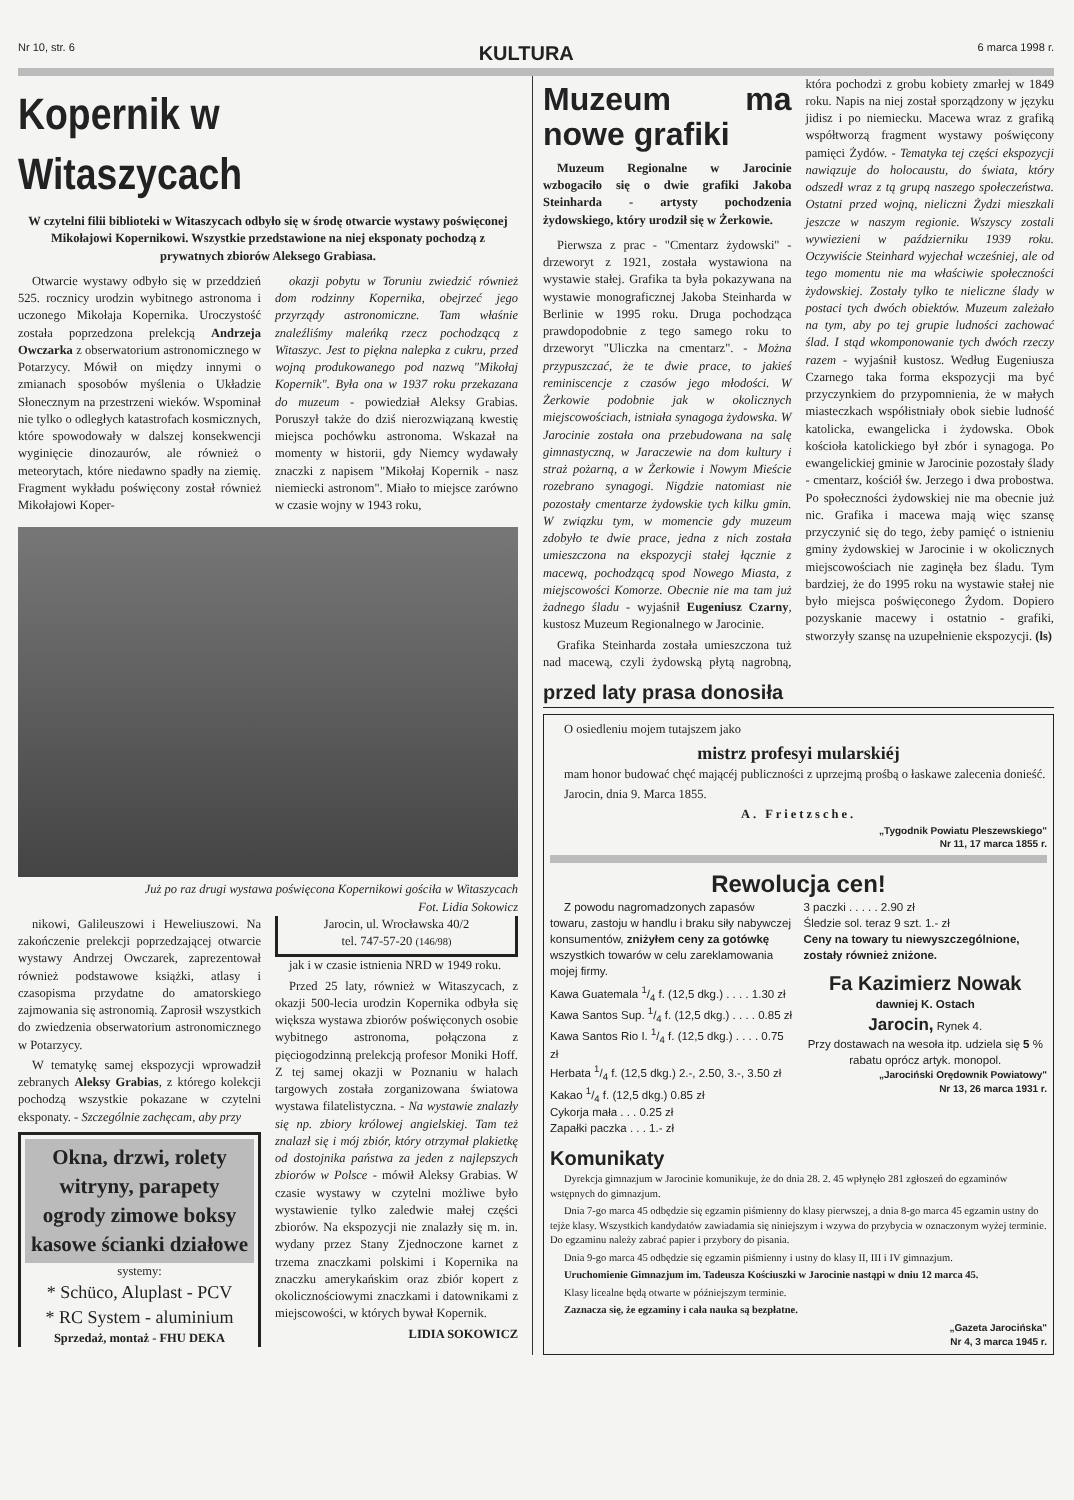Nr 10, str. 6 KULTURA 6 marca 1998 r.
Kopernik w Witaszycach
W czytelni filii biblioteki w Witaszycach odbyło się w środę otwarcie wystawy poświęconej Mikołajowi Kopernikowi. Wszystkie przedstawione na niej eksponaty pochodzą z prywatnych zbiorów Aleksego Grabiasa.
Otwarcie wystawy odbyło się w przeddzień 525. rocznicy urodzin wybitnego astronoma i uczonego Mikołaja Kopernika. Uroczystość została poprzedzona prelekcją Andrzeja Owczarka z obserwatorium astronomicznego w Potarzycy. Mówił on między innymi o zmianach sposobów myślenia o Układzie Słonecznym na przestrzeni wieków. Wspominał nie tylko o odległych katastrofach kosmicznych, które spowodowały w dalszej konsekwencji wyginięcie dinozaurów, ale również o meteorytach, które niedawno spadły na ziemię. Fragment wykładu poświęcony został również Mikołajowi Koper-
okazji pobytu w Toruniu zwiedzić również dom rodzinny Kopernika, obejrzeć jego przyrządy astronomiczne. Tam właśnie znaleźliśmy maleńką rzecz pochodzącą z Witaszyc. Jest to piękna nalepka z cukru, przed wojną produkowanego pod nazwą "Mikołaj Kopernik". Była ona w 1937 roku przekazana do muzeum - powiedział Aleksy Grabias. Poruszył także do dziś nierozwiązaną kwestię miejsca pochówku astronoma. Wskazał na momenty w historii, gdy Niemcy wydawały znaczki z napisem "Mikołaj Kopernik - nasz niemiecki astronom". Miało to miejsce zarówno w czasie wojny w 1943 roku,
Już po raz drugi wystawa poświęcona Kopernikowi gościła w Witaszycach
Fot. Lidia Sokowicz
nikowi, Galileuszowi i Heweliuszowi. Na zakończenie prelekcji poprzedzającej otwarcie wystawy Andrzej Owczarek, zaprezentował również podstawowe książki, atlasy i czasopisma przydatne do amatorskiego zajmowania się astronomią. Zaprosił wszystkich do zwiedzenia obserwatorium astronomicznego w Potarzycy.
W tematykę samej ekspozycji wprowadził zebranych Aleksy Grabias, z którego kolekcji pochodzą wszystkie pokazane w czytelni eksponaty. - Szczególnie zachęcam, aby przy
Okna, drzwi, rolety witryny, parapety ogrody zimowe boksy kasowe ścianki działowe
systemy:
* Schüco, Aluplast - PCV
* RC System - aluminium
Sprzedaż, montaż - FHU DEKA
Jarocin, ul. Wrocławska 40/2
tel. 747-57-20 (146/98)
jak i w czasie istnienia NRD w 1949 roku.
Przed 25 laty, również w Witaszycach, z okazji 500-lecia urodzin Kopernika odbyła się większa wystawa zbiorów poświęconych osobie wybitnego astronoma, połączona z pięciogodzinną prelekcją profesor Moniki Hoff. Z tej samej okazji w Poznaniu w halach targowych została zorganizowana światowa wystawa filatelistyczna. - Na wystawie znalazły się np. zbiory królowej angielskiej. Tam też znalazł się i mój zbiór, który otrzymał plakietkę od dostojnika państwa za jeden z najlepszych zbiorów w Polsce - mówił Aleksy Grabias. W czasie wystawy w czytelni możliwe było wystawienie tylko zaledwie małej części zbiorów. Na ekspozycji nie znalazły się m. in. wydany przez Stany Zjednoczone karnet z trzema znaczkami polskimi i Kopernika na znaczku amerykańskim oraz zbiór kopert z okolicznościowymi znaczkami i datownikami z miejscowości, w których bywał Kopernik.
LIDIA SOKOWICZ
Muzeum ma nowe grafiki
Muzeum Regionalne w Jarocinie wzbogaciło się o dwie grafiki Jakoba Steinharda - artysty pochodzenia żydowskiego, który urodził się w Żerkowie.
Pierwsza z prac - "Cmentarz żydowski" - drzeworyt z 1921, została wystawiona na wystawie stałej. Grafika ta była pokazywana na wystawie monograficznej Jakoba Steinharda w Berlinie w 1995 roku. Druga pochodząca prawdopodobnie z tego samego roku to drzeworyt "Uliczka na cmentarz". - Można przypuszczać, że te dwie prace, to jakieś reminiscencje z czasów jego młodości. W Żerkowie podobnie jak w okolicznych miejscowościach, istniała synagoga żydowska. W Jarocinie została ona przebudowana na salę gimnastyczną, w Jaraczewie na dom kultury i straż pożarną, a w Żerkowie i Nowym Mieście rozebrano synagogi. Nigdzie natomiast nie pozostały cmentarze żydowskie tych kilku gmin. W związku tym, w momencie gdy muzeum zdobyło te dwie prace, jedna z nich została umieszczona na ekspozycji stałej łącznie z macewą, pochodzącą spod Nowego Miasta, z miejscowości Komorze. Obecnie nie ma tam już żadnego śladu - wyjaśnił Eugeniusz Czarny, kustosz Muzeum Regionalnego w Jarocinie.
Grafika Steinharda została umieszczona tuż nad macewą, czyli żydowską płytą nagrobną, która pochodzi z grobu kobiety zmarłej w 1849 roku. Napis na niej został sporządzony w języku jidisz i po niemiecku. Macewa wraz z grafiką współtworzą fragment wystawy poświęcony pamięci Żydów. - Tematyka tej części ekspozycji nawiązuje do holocaustu, do świata, który odszedł wraz z tą grupą naszego społeczeństwa. Ostatni przed wojną, nieliczni Żydzi mieszkali jeszcze w naszym regionie. Wszyscy zostali wywiezieni w październiku 1939 roku. Oczywiście Steinhard wyjechał wcześniej, ale od tego momentu nie ma właściwie społeczności żydowskiej. Zostały tylko te nieliczne ślady w postaci tych dwóch obiektów. Muzeum zależało na tym, aby po tej grupie ludności zachować ślad. I stąd wkomponowanie tych dwóch rzeczy razem - wyjaśnił kustosz. Według Eugeniusza Czarnego taka forma ekspozycji ma być przyczynkiem do przypomnienia, że w małych miasteczkach współistniały obok siebie ludność katolicka, ewangelicka i żydowska. Obok kościoła katolickiego był zbór i synagoga. Po ewangelickiej gminie w Jarocinie pozostały ślady - cmentarz, kościół św. Jerzego i dwa probostwa. Po społeczności żydowskiej nie ma obecnie już nic. Grafika i macewa mają więc szansę przyczynić się do tego, żeby pamięć o istnieniu gminy żydowskiej w Jarocinie i w okolicznych miejscowościach nie zaginęła bez śladu. Tym bardziej, że do 1995 roku na wystawie stałej nie było miejsca poświęconego Żydom. Dopiero pozyskanie macewy i ostatnio - grafiki, stworzyły szansę na uzupełnienie ekspozycji. (ls)
przed laty prasa donosiła
O osiedleniu mojem tutajszem jako
mistrz profesyi mularskiéj
mam honor budować chęć mającéj publiczności z uprzejmą prośbą o łaskawe zalecenia donieść.
Jarocin, dnia 9. Marca 1855.
A. Frietzsche.
„Tygodnik Powiatu Pleszewskiego"
Nr 11, 17 marca 1855 r.
Rewolucja cen!
Z powodu nagromadzonych zapasów towaru, zastoju w handlu i braku siły nabywczej konsumentów, zniżyłem ceny za gotówkę wszystkich towarów w celu zareklamowania mojej firmy.
Kawa Guatemala 1/4 f. (12,5 dkg.) . . . . 1.30 zł
Kawa Santos Sup. 1/4 f. (12,5 dkg.) . . . . 0.85 zł
Kawa Santos Rio I. 1/4 f. (12,5 dkg.) . . . . 0.75 zł
Herbata 1/4 f. (12,5 dkg.) 2.-, 2.50, 3.-, 3.50 zł
Kakao 1/4 f. (12,5 dkg.) 0.85 zł
Cykorja mała . . . 0.25 zł
Zapałki paczka . . . 1.- zł
3 paczki . . . . . 2.90 zł
Śledzie sol. teraz 9 szt. 1.- zł
Ceny na towary tu niewyszczególnione, zostały również zniżone.
Fa Kazimierz Nowak
dawniej K. Ostach
Jarocin, Rynek 4.
Przy dostawach na wesoła itp. udziela się 5 % rabatu oprócz artyk. monopol.
„Jarociński Orędownik Powiatowy"
Nr 13, 26 marca 1931 r.
Komunikaty
Dyrekcja gimnazjum w Jarocinie komunikuje, że do dnia 28. 2. 45 wpłynęło 281 zgłoszeń do egzaminów wstępnych do gimnazjum.
Dnia 7-go marca 45 odbędzie się egzamin piśmienny do klasy pierwszej, a dnia 8-go marca 45 egzamin ustny do tejże klasy. Wszystkich kandydatów zawiadamia się niniejszym i wzywa do przybycia w oznaczonym wyżej terminie. Do egzaminu należy zabrać papier i przybory do pisania.
Dnia 9-go marca 45 odbędzie się egzamin piśmienny i ustny do klasy II, III i IV gimnazjum.
Uruchomienie Gimnazjum im. Tadeusza Kościuszki w Jarocinie nastąpi w dniu 12 marca 45.
Klasy licealne będą otwarte w późniejszym terminie.
Zaznacza się, że egzaminy i cała nauka są bezpłatne.
„Gazeta Jarocińska"
Nr 4, 3 marca 1945 r.